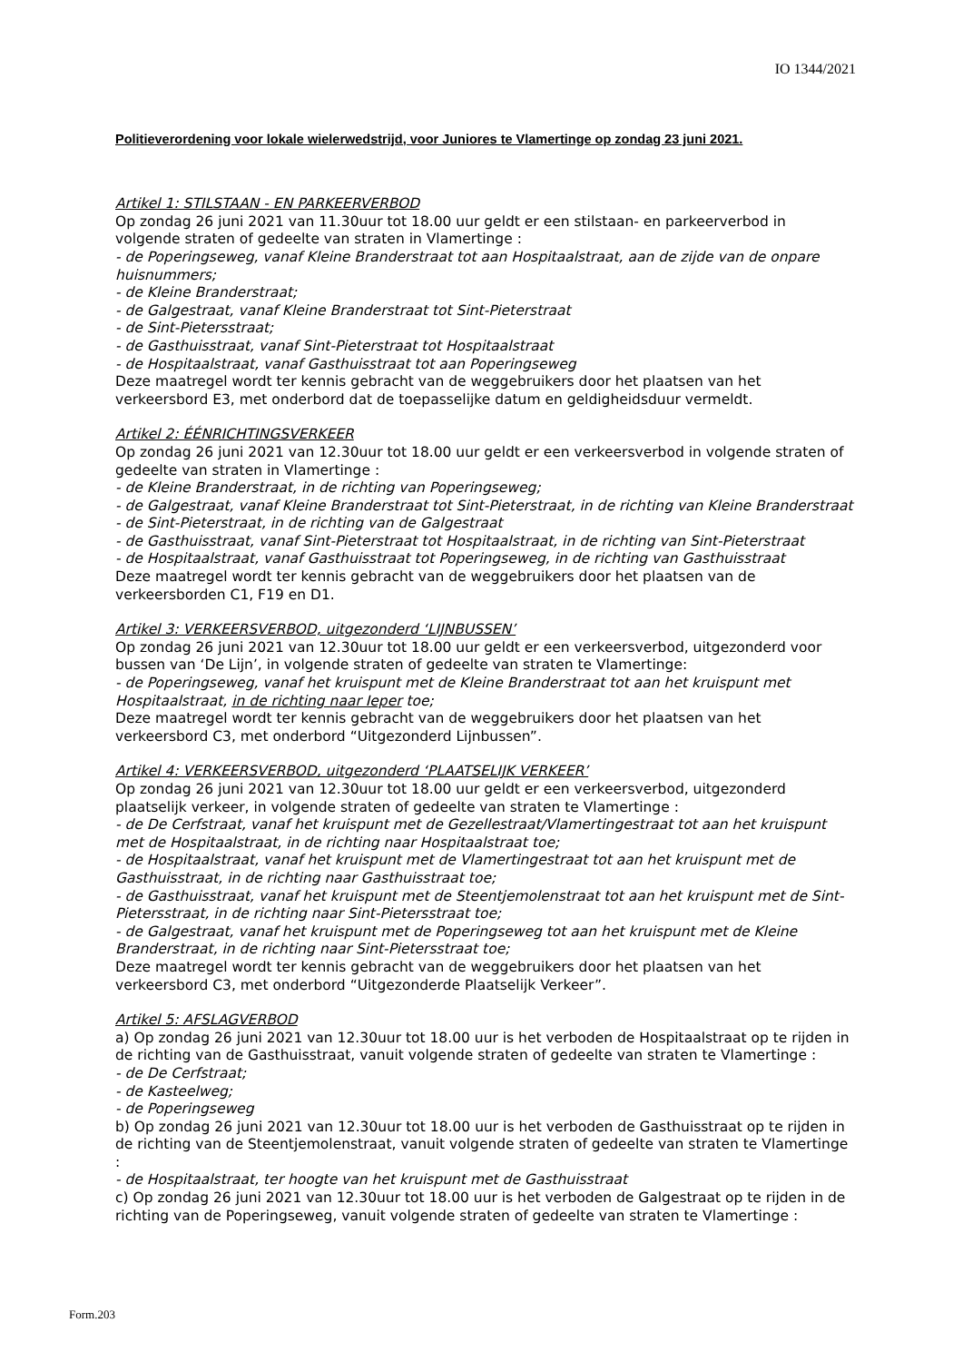IO 1344/2021
Politieverordening voor lokale wielerwedstrijd, voor Juniores te Vlamertinge op zondag 23 juni 2021.
Artikel 1: STILSTAAN - EN PARKEERVERBOD
Op zondag 26 juni 2021 van 11.30uur tot 18.00 uur geldt er een stilstaan- en parkeerverbod in volgende straten of gedeelte van straten in Vlamertinge :
- de Poperingseweg, vanaf Kleine Branderstraat tot aan Hospitaalstraat, aan de zijde van de onpare huisnummers;
- de Kleine Branderstraat;
- de Galgestraat, vanaf Kleine Branderstraat tot Sint-Pieterstraat
- de Sint-Pietersstraat;
- de Gasthuisstraat, vanaf Sint-Pieterstraat tot Hospitaalstraat
- de Hospitaalstraat, vanaf Gasthuisstraat tot aan Poperingseweg
Deze maatregel wordt ter kennis gebracht van de weggebruikers door het plaatsen van het verkeersbord E3, met onderbord dat de toepasselijke datum en geldigheidsduur vermeldt.
Artikel 2: ÉÉNRICHTINGSVERKEER
Op zondag 26 juni 2021 van 12.30uur tot 18.00 uur geldt er een verkeersverbod in volgende straten of gedeelte van straten in Vlamertinge :
- de Kleine Branderstraat, in de richting van Poperingseweg;
- de Galgestraat, vanaf Kleine Branderstraat tot Sint-Pieterstraat, in de richting van Kleine Branderstraat
- de Sint-Pieterstraat, in de richting van de Galgestraat
- de Gasthuisstraat, vanaf Sint-Pieterstraat tot Hospitaalstraat, in de richting van Sint-Pieterstraat
- de Hospitaalstraat, vanaf Gasthuisstraat tot Poperingseweg, in de richting van Gasthuisstraat
Deze maatregel wordt ter kennis gebracht van de weggebruikers door het plaatsen van de verkeersborden C1, F19 en D1.
Artikel 3: VERKEERSVERBOD, uitgezonderd ‘LIJNBUSSEN’
Op zondag 26 juni 2021 van 12.30uur tot 18.00 uur geldt er een verkeersverbod, uitgezonderd voor bussen van ‘De Lijn’, in volgende straten of gedeelte van straten te Vlamertinge:
- de Poperingseweg, vanaf het kruispunt met de Kleine Branderstraat tot aan het kruispunt met Hospitaalstraat, in de richting naar Ieper toe;
Deze maatregel wordt ter kennis gebracht van de weggebruikers door het plaatsen van het verkeersbord C3, met onderbord “Uitgezonderd Lijnbussen”.
Artikel 4: VERKEERSVERBOD, uitgezonderd ‘PLAATSELIJK VERKEER’
Op zondag 26 juni 2021 van 12.30uur tot 18.00 uur geldt er een verkeersverbod, uitgezonderd plaatselijk verkeer, in volgende straten of gedeelte van straten te Vlamertinge :
- de De Cerfstraat, vanaf het kruispunt met de Gezellestraat/Vlamertingestraat tot aan het kruispunt met de Hospitaalstraat, in de richting naar Hospitaalstraat toe;
- de Hospitaalstraat, vanaf het kruispunt met de Vlamertingestraat tot aan het kruispunt met de Gasthuisstraat, in de richting naar Gasthuisstraat toe;
- de Gasthuisstraat, vanaf het kruispunt met de Steentjemolenstraat tot aan het kruispunt met de Sint-Pietersstraat, in de richting naar Sint-Pietersstraat toe;
- de Galgestraat, vanaf het kruispunt met de Poperingseweg tot aan het kruispunt met de Kleine Branderstraat, in de richting naar Sint-Pietersstraat toe;
Deze maatregel wordt ter kennis gebracht van de weggebruikers door het plaatsen van het verkeersbord C3, met onderbord “Uitgezonderde Plaatselijk Verkeer”.
Artikel 5: AFSLAGVERBOD
a) Op zondag 26 juni 2021 van 12.30uur tot 18.00 uur is het verboden de Hospitaalstraat op te rijden in de richting van de Gasthuisstraat, vanuit volgende straten of gedeelte van straten te Vlamertinge :
- de De Cerfstraat;
- de Kasteelweg;
- de Poperingseweg
b) Op zondag 26 juni 2021 van 12.30uur tot 18.00 uur is het verboden de Gasthuisstraat op te rijden in de richting van de Steentjemolenstraat, vanuit volgende straten of gedeelte van straten te Vlamertinge :
- de Hospitaalstraat, ter hoogte van het kruispunt met de Gasthuisstraat
c) Op zondag 26 juni 2021 van 12.30uur tot 18.00 uur is het verboden de Galgestraat op te rijden in de richting van de Poperingseweg, vanuit volgende straten of gedeelte van straten te Vlamertinge :
Form.203